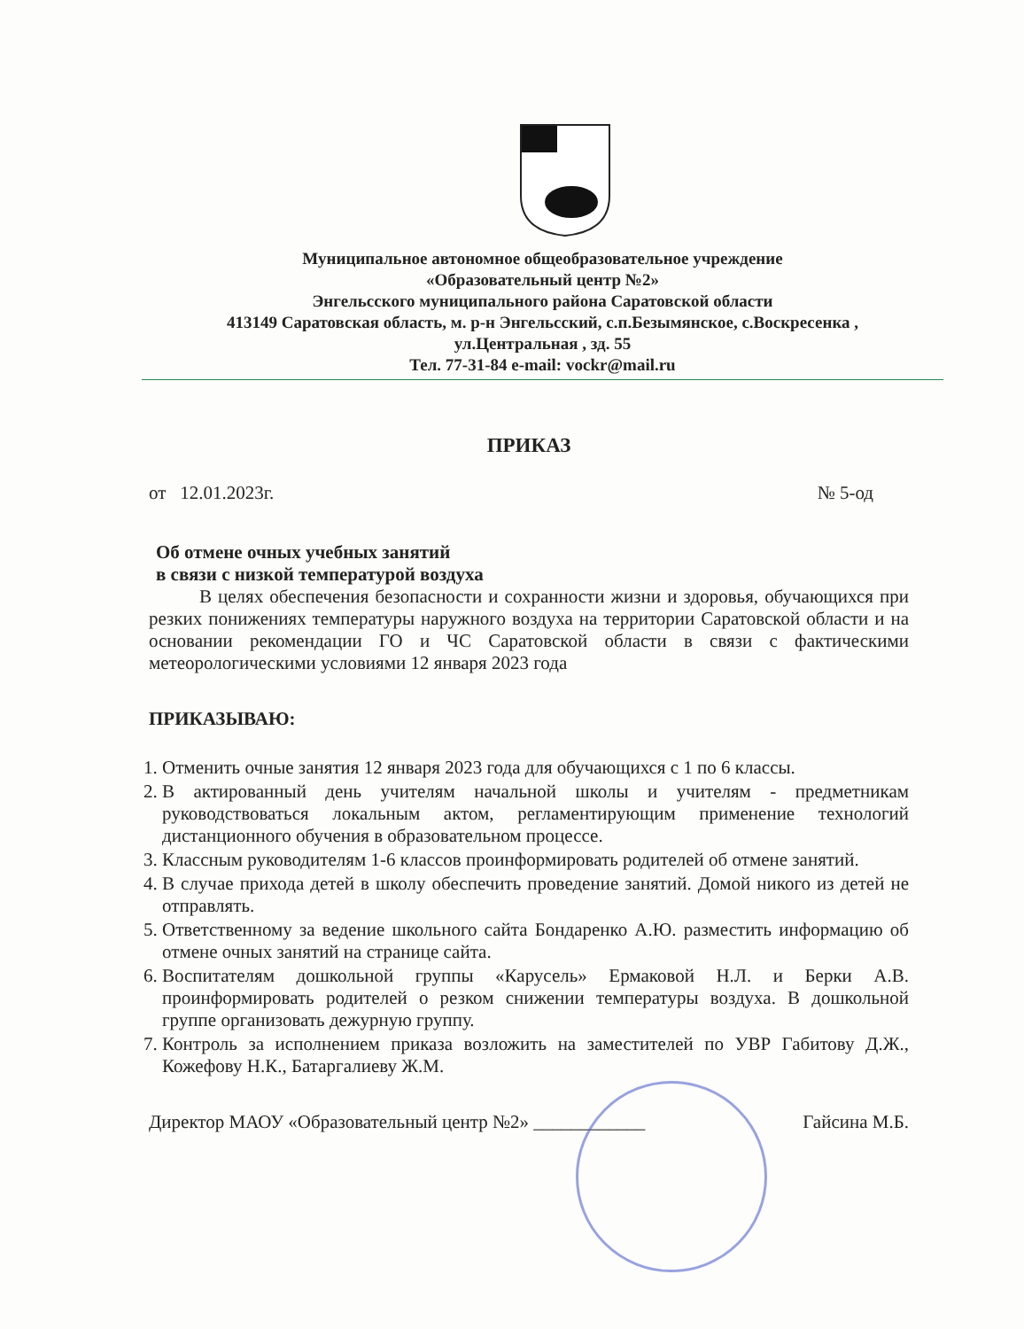Муниципальное автономное общеобразовательное учреждение
«Образовательный центр №2»
Энгельсского муниципального района Саратовской области
413149 Саратовская область, м. р-н Энгельсский, с.п.Безымянское, с.Воскресенка ,
ул.Центральная , зд. 55
Тел. 77-31-84 e-mail: vockr@mail.ru
ПРИКАЗ
от 12.01.2023г. № 5-од
Об отмене очных учебных занятий
в связи с низкой температурой воздуха
В целях обеспечения безопасности и сохранности жизни и здоровья, обучающихся при резких понижениях температуры наружного воздуха на территории Саратовской области и на основании рекомендации ГО и ЧС Саратовской области в связи с фактическими метеорологическими условиями 12 января 2023 года
ПРИКАЗЫВАЮ:
1. Отменить очные занятия 12 января 2023 года для обучающихся с 1 по 6 классы.
2. В актированный день учителям начальной школы и учителям - предметникам руководствоваться локальным актом, регламентирующим применение технологий дистанционного обучения в образовательном процессе.
3. Классным руководителям 1-6 классов проинформировать родителей об отмене занятий.
4. В случае прихода детей в школу обеспечить проведение занятий. Домой никого из детей не отправлять.
5. Ответственному за ведение школьного сайта Бондаренко А.Ю. разместить информацию об отмене очных занятий на странице сайта.
6. Воспитателям дошкольной группы «Карусель» Ермаковой Н.Л. и Берки А.В. проинформировать родителей о резком снижении температуры воздуха. В дошкольной группе организовать дежурную группу.
7. Контроль за исполнением приказа возложить на заместителей по УВР Габитову Д.Ж., Кожефову Н.К., Батаргалиеву Ж.М.
Директор МАОУ «Образовательный центр №2» ____________ Гайсина М.Б.